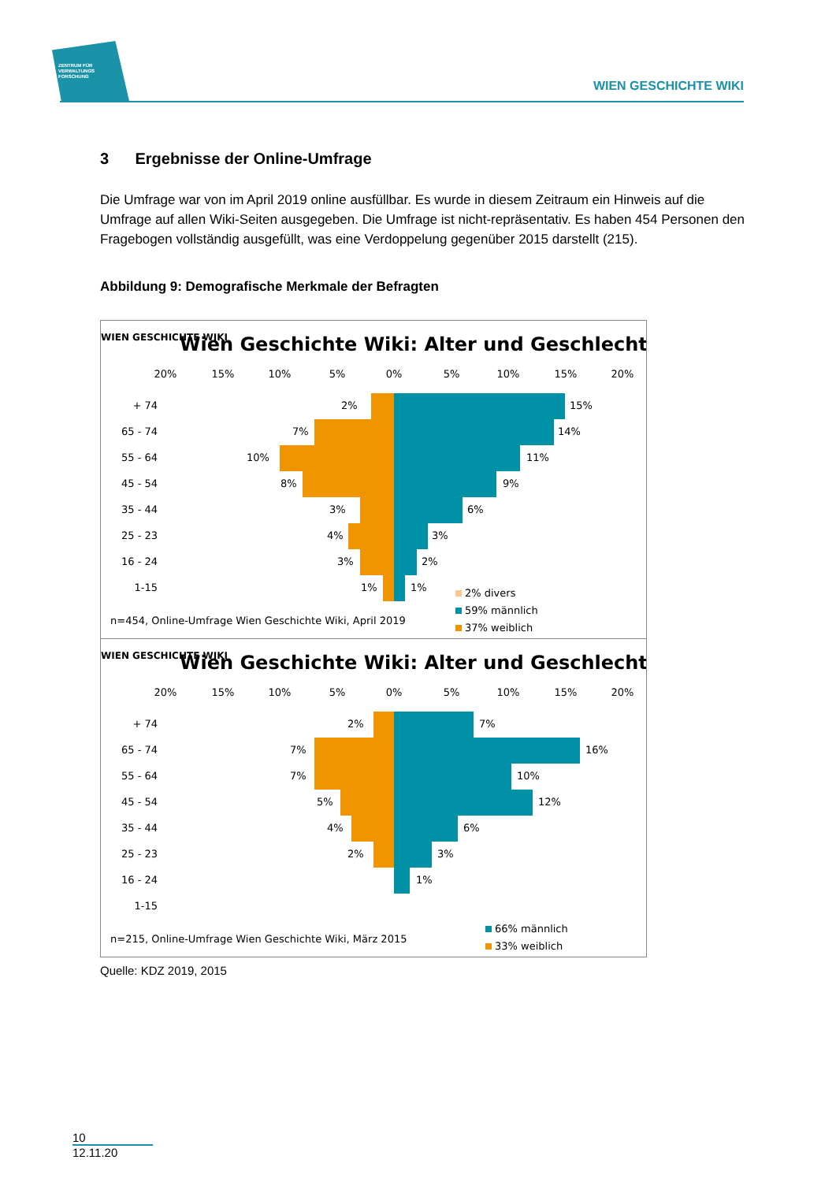ZENTRUM FÜR
VERWALTUNGS
FORSCHUNG
WIEN GESCHICHTE WIKI
3 Ergebnisse der Online-Umfrage
Die Umfrage war von im April 2019 online ausfüllbar. Es wurde in diesem Zeitraum ein Hinweis auf die Umfrage auf allen Wiki-Seiten ausgegeben. Die Umfrage ist nicht-repräsentativ. Es haben 454 Personen den Fragebogen vollständig ausgefüllt, was eine Verdoppelung gegenüber 2015 darstellt (215).
Abbildung 9: Demografische Merkmale der Befragten
Wien Geschichte Wiki: Alter und Geschlecht
WIEN GESCHICHTE WIKI
20%
15%
10%
5%
0%
5%
10%
15%
20%
+ 74
65 - 74
55 - 64
45 - 54
35 - 44
25 - 23
16 - 24
1-15
15%
14%
11%
9%
6%
3%
2%
1%
2%
7%
10%
8%
3%
4%
3%
1%
n=454, Online-Umfrage Wien Geschichte Wiki, April 2019
2% divers
59% männlich
37% weiblich
Wien Geschichte Wiki: Alter und Geschlecht
WIEN GESCHICHTE WIKI
20%
15%
10%
5%
0%
5%
10%
15%
20%
+ 74
65 - 74
55 - 64
45 - 54
35 - 44
25 - 23
16 - 24
1-15
7%
16%
10%
12%
6%
3%
1%
2%
7%
7%
5%
4%
2%
n=215, Online-Umfrage Wien Geschichte Wiki, März 2015
66% männlich
33% weiblich
Quelle: KDZ 2019, 2015
10
12.11.20